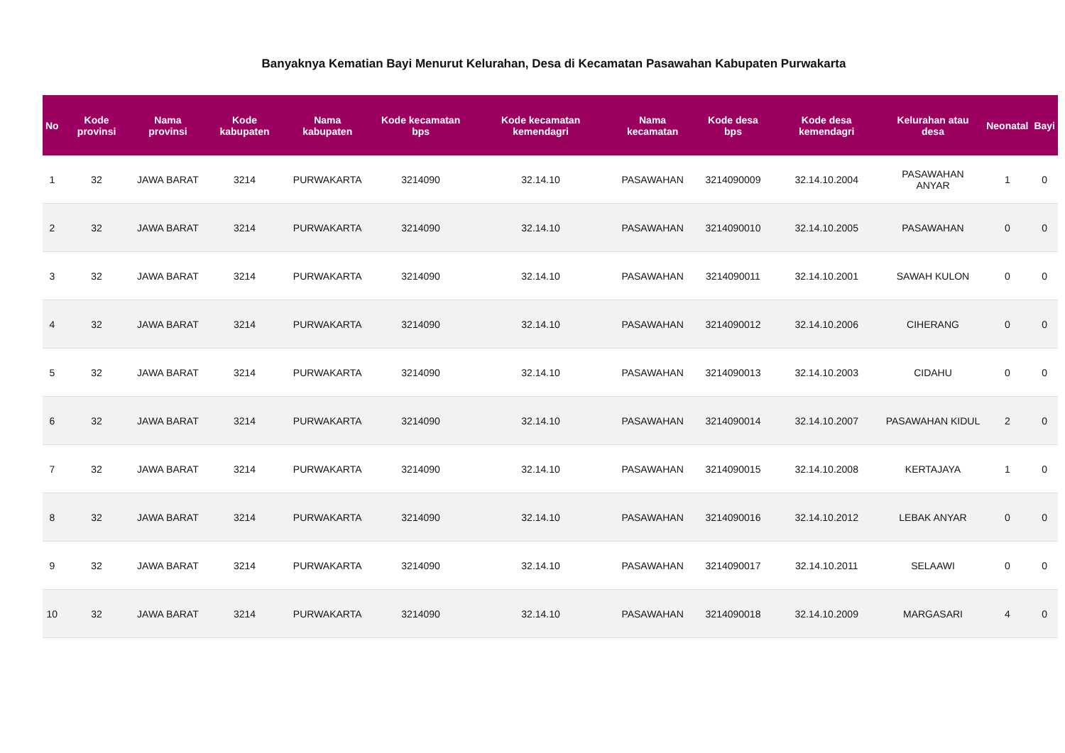Banyaknya Kematian Bayi Menurut Kelurahan, Desa di Kecamatan Pasawahan Kabupaten Purwakarta
| No | Kode provinsi | Nama provinsi | Kode kabupaten | Nama kabupaten | Kode kecamatan bps | Kode kecamatan kemendagri | Nama kecamatan | Kode desa bps | Kode desa kemendagri | Kelurahan atau desa | Neonatal | Bayi |
| --- | --- | --- | --- | --- | --- | --- | --- | --- | --- | --- | --- | --- |
| 1 | 32 | JAWA BARAT | 3214 | PURWAKARTA | 3214090 | 32.14.10 | PASAWAHAN | 3214090009 | 32.14.10.2004 | PASAWAHAN ANYAR | 1 | 0 |
| 2 | 32 | JAWA BARAT | 3214 | PURWAKARTA | 3214090 | 32.14.10 | PASAWAHAN | 3214090010 | 32.14.10.2005 | PASAWAHAN | 0 | 0 |
| 3 | 32 | JAWA BARAT | 3214 | PURWAKARTA | 3214090 | 32.14.10 | PASAWAHAN | 3214090011 | 32.14.10.2001 | SAWAH KULON | 0 | 0 |
| 4 | 32 | JAWA BARAT | 3214 | PURWAKARTA | 3214090 | 32.14.10 | PASAWAHAN | 3214090012 | 32.14.10.2006 | CIHERANG | 0 | 0 |
| 5 | 32 | JAWA BARAT | 3214 | PURWAKARTA | 3214090 | 32.14.10 | PASAWAHAN | 3214090013 | 32.14.10.2003 | CIDAHU | 0 | 0 |
| 6 | 32 | JAWA BARAT | 3214 | PURWAKARTA | 3214090 | 32.14.10 | PASAWAHAN | 3214090014 | 32.14.10.2007 | PASAWAHAN KIDUL | 2 | 0 |
| 7 | 32 | JAWA BARAT | 3214 | PURWAKARTA | 3214090 | 32.14.10 | PASAWAHAN | 3214090015 | 32.14.10.2008 | KERTAJAYA | 1 | 0 |
| 8 | 32 | JAWA BARAT | 3214 | PURWAKARTA | 3214090 | 32.14.10 | PASAWAHAN | 3214090016 | 32.14.10.2012 | LEBAK ANYAR | 0 | 0 |
| 9 | 32 | JAWA BARAT | 3214 | PURWAKARTA | 3214090 | 32.14.10 | PASAWAHAN | 3214090017 | 32.14.10.2011 | SELAAWI | 0 | 0 |
| 10 | 32 | JAWA BARAT | 3214 | PURWAKARTA | 3214090 | 32.14.10 | PASAWAHAN | 3214090018 | 32.14.10.2009 | MARGASARI | 4 | 0 |